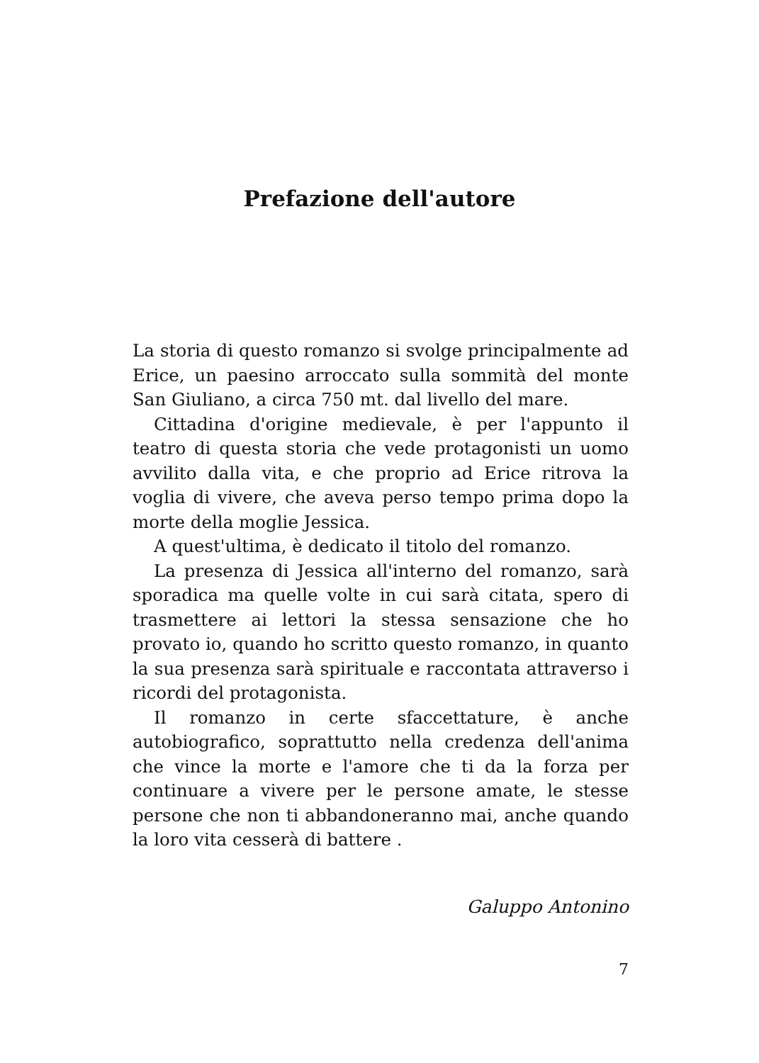Prefazione dell'autore
La storia di questo romanzo si svolge principalmente ad Erice, un paesino arroccato sulla sommità del monte San Giuliano, a circa 750 mt. dal livello del mare.
Cittadina d'origine medievale, è per l'appunto il teatro di questa storia che vede protagonisti un uomo avvilito dalla vita, e che proprio ad Erice ritrova la voglia di vivere, che aveva perso tempo prima dopo la morte della moglie Jessica.
A quest'ultima, è dedicato il titolo del romanzo.
La presenza di Jessica all'interno del romanzo, sarà sporadica ma quelle volte in cui sarà citata, spero di trasmettere ai lettori la stessa sensazione che ho provato io, quando ho scritto questo romanzo, in quanto la sua presenza sarà spirituale e raccontata attraverso i ricordi del protagonista.
Il romanzo in certe sfaccettature, è anche autobiografico, soprattutto nella credenza dell'anima che vince la morte e l'amore che ti da la forza per continuare a vivere per le persone amate, le stesse persone che non ti abbandoneranno mai, anche quando la loro vita cesserà di battere .
Galuppo Antonino
7